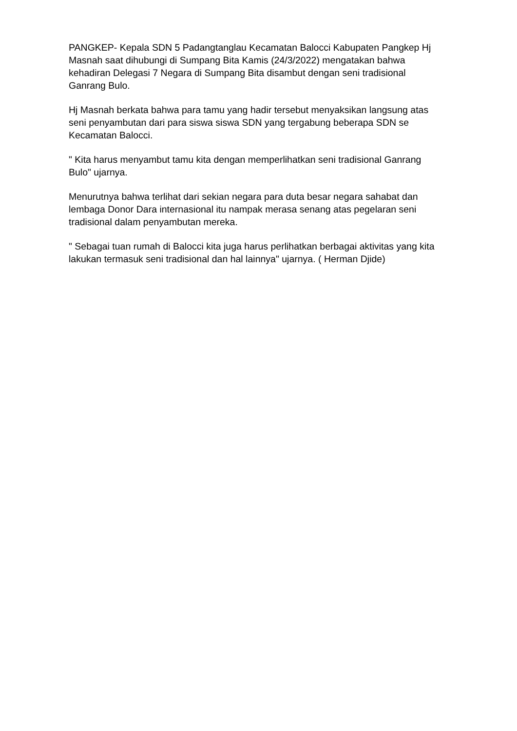PANGKEP- Kepala SDN 5 Padangtanglau Kecamatan Balocci Kabupaten Pangkep Hj Masnah saat dihubungi di Sumpang Bita Kamis (24/3/2022) mengatakan bahwa kehadiran Delegasi 7 Negara di Sumpang Bita disambut dengan seni tradisional Ganrang Bulo.
Hj Masnah berkata bahwa para tamu yang hadir tersebut menyaksikan langsung atas seni penyambutan dari para siswa siswa SDN yang tergabung beberapa SDN se Kecamatan Balocci.
" Kita harus menyambut tamu kita dengan memperlihatkan seni tradisional Ganrang Bulo" ujarnya.
Menurutnya bahwa terlihat dari sekian negara para duta besar negara sahabat dan lembaga Donor Dara internasional itu nampak merasa senang atas pegelaran seni tradisional dalam penyambutan mereka.
" Sebagai tuan rumah di Balocci kita juga harus perlihatkan berbagai aktivitas yang kita lakukan termasuk seni tradisional dan hal lainnya" ujarnya. ( Herman Djide)